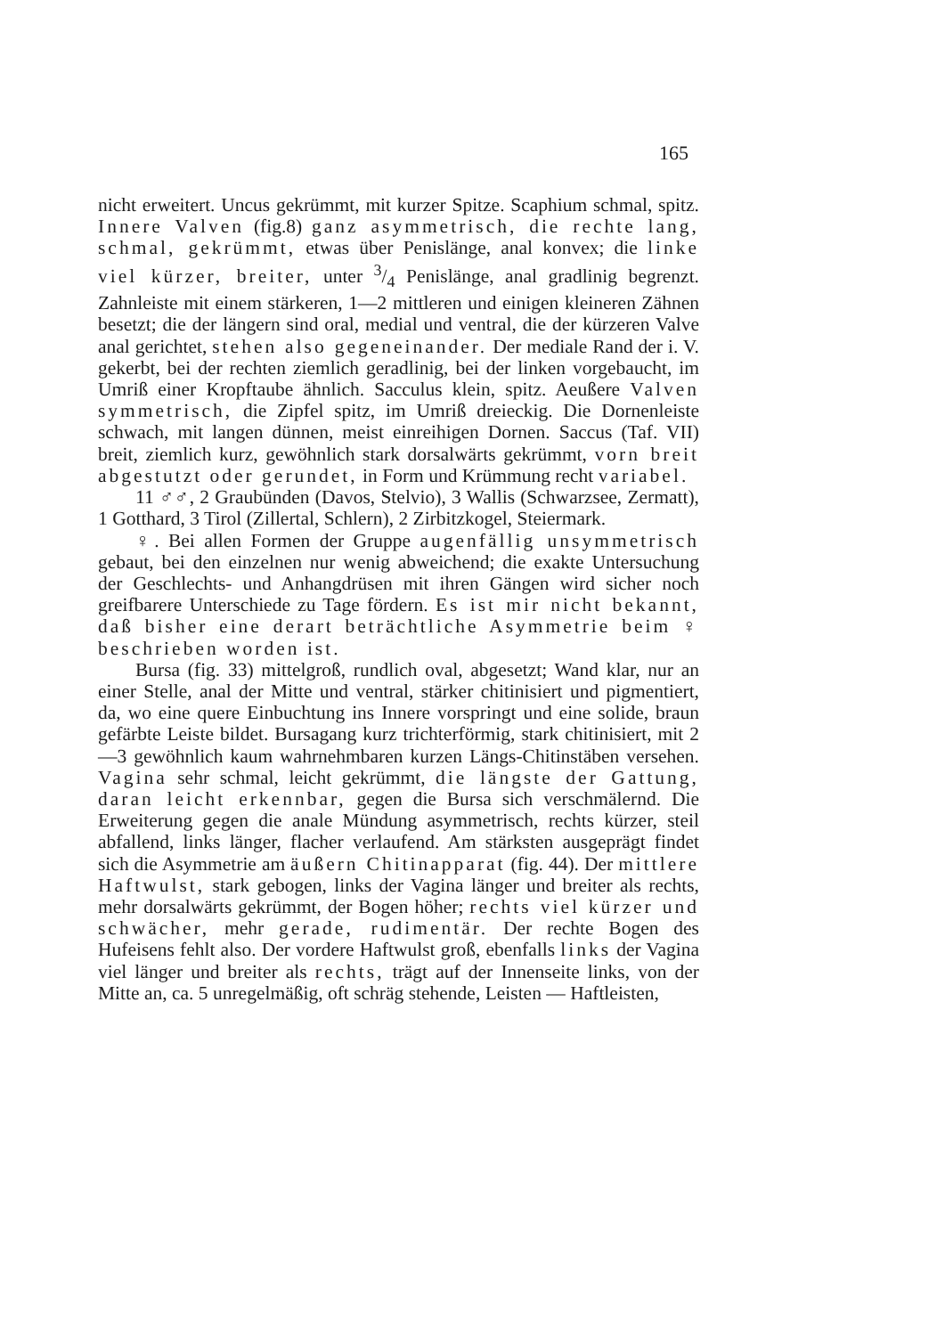165
nicht erweitert. Uncus gekrümmt, mit kurzer Spitze. Scaphium schmal, spitz. Innere Valven (fig.8) ganz asymmetrisch, die rechte lang, schmal, gekrümmt, etwas über Penislänge, anal konvex; die linke viel kürzer, breiter, unter 3/4 Penislänge, anal gradlinig begrenzt. Zahnleiste mit einem stärkeren, 1—2 mittleren und einigen kleineren Zähnen besetzt; die der längern sind oral, medial und ventral, die der kürzeren Valve anal gerichtet, stehen also gegeneinander. Der mediale Rand der i. V. gekerbt, bei der rechten ziemlich geradlinig, bei der linken vorgebaucht, im Umriß einer Kropftaube ähnlich. Sacculus klein, spitz. Aeußere Valven symmetrisch, die Zipfel spitz, im Umriß dreieckig. Die Dornenleiste schwach, mit langen dünnen, meist einreihigen Dornen. Saccus (Taf. VII) breit, ziemlich kurz, gewöhnlich stark dorsalwärts gekrümmt, vorn breit abgestutzt oder gerundet, in Form und Krümmung recht variabel.
11 ♂♂, 2 Graubünden (Davos, Stelvio), 3 Wallis (Schwarzsee, Zermatt), 1 Gotthard, 3 Tirol (Zillertal, Schlern), 2 Zirbitzkogel, Steiermark.
♀. Bei allen Formen der Gruppe augenfällig unsymmetrisch gebaut, bei den einzelnen nur wenig abweichend; die exakte Untersuchung der Geschlechts- und Anhangdrüsen mit ihren Gängen wird sicher noch greifbarere Unterschiede zu Tage fördern. Es ist mir nicht bekannt, daß bisher eine derart beträchtliche Asymmetrie beim ♀ beschrieben worden ist.
Bursa (fig. 33) mittelgroß, rundlich oval, abgesetzt; Wand klar, nur an einer Stelle, anal der Mitte und ventral, stärker chitinisiert und pigmentiert, da, wo eine quere Einbuchtung ins Innere vorspringt und eine solide, braun gefärbte Leiste bildet. Bursagang kurz trichterförmig, stark chitinisiert, mit 2—3 gewöhnlich kaum wahrnehmbaren kurzen Längs-Chitinstäben versehen. Vagina sehr schmal, leicht gekrümmt, die längste der Gattung, daran leicht erkennbar, gegen die Bursa sich verschmälernd. Die Erweiterung gegen die anale Mündung asymmetrisch, rechts kürzer, steil abfallend, links länger, flacher verlaufend. Am stärksten ausgeprägt findet sich die Asymmetrie am äußern Chitinapparat (fig. 44). Der mittlere Haftwulst, stark gebogen, links der Vagina länger und breiter als rechts, mehr dorsalwärts gekrümmt, der Bogen höher; rechts viel kürzer und schwächer, mehr gerade, rudimentär. Der rechte Bogen des Hufeisens fehlt also. Der vordere Haftwulst groß, ebenfalls links der Vagina viel länger und breiter als rechts, trägt auf der Innenseite links, von der Mitte an, ca. 5 unregelmäßig, oft schräg stehende, Leisten — Haftleisten,